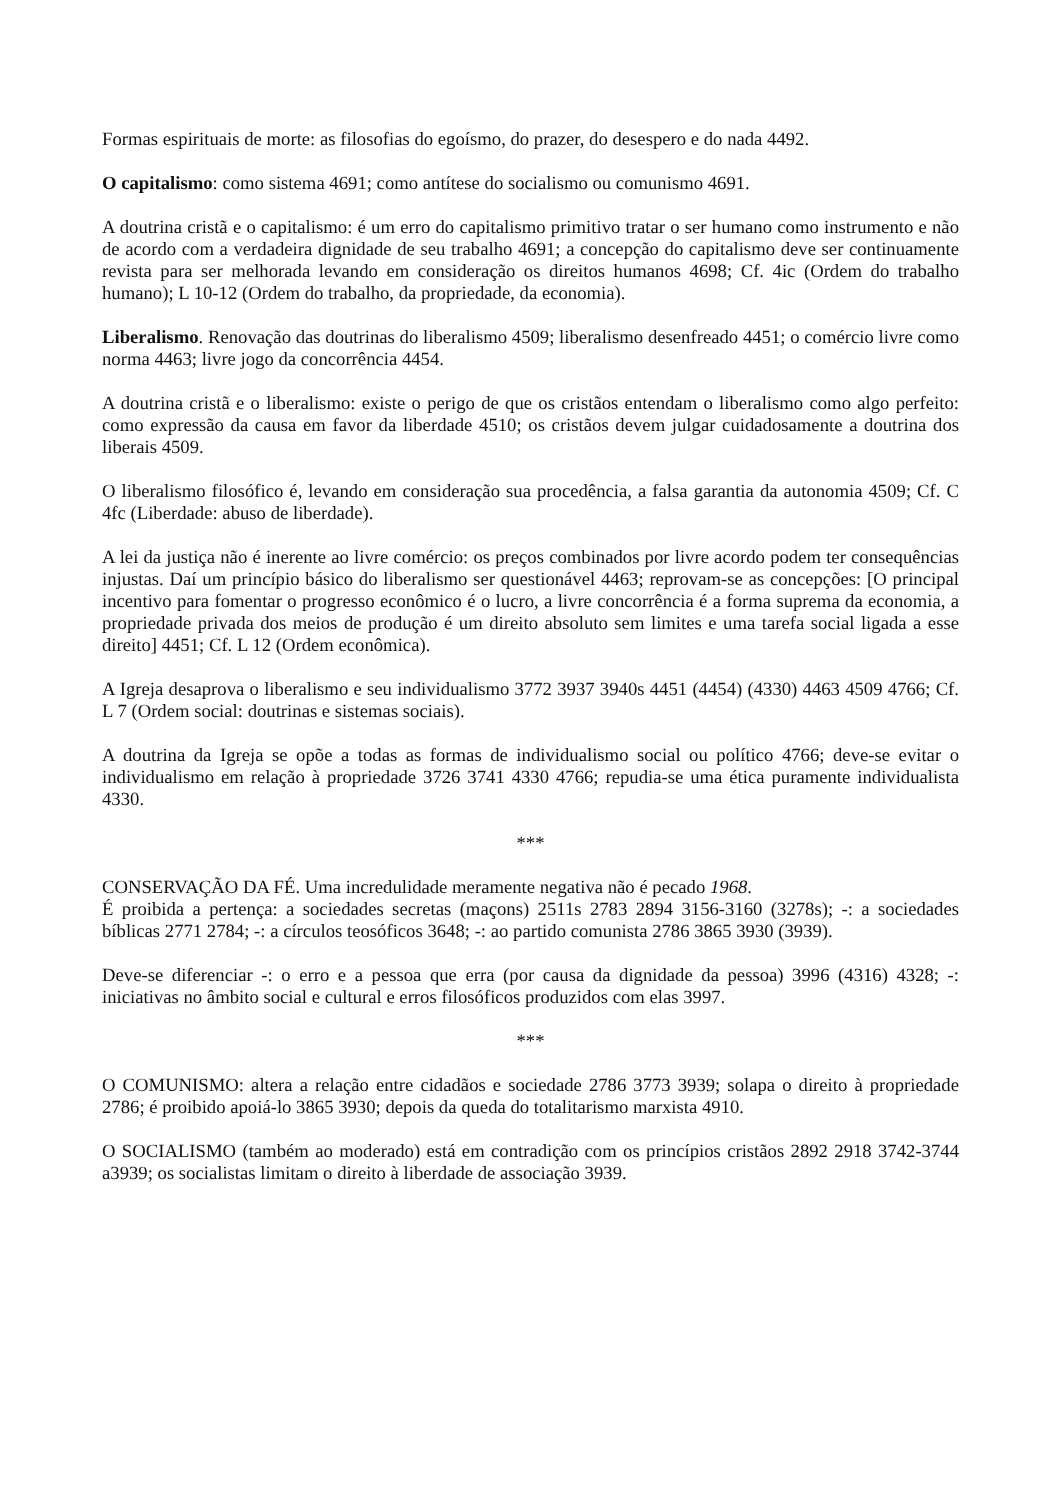Formas espirituais de morte: as filosofias do egoísmo, do prazer, do desespero e do nada 4492.
O capitalismo: como sistema 4691; como antítese do socialismo ou comunismo 4691.
A doutrina cristã e o capitalismo: é um erro do capitalismo primitivo tratar o ser humano como instrumento e não de acordo com a verdadeira dignidade de seu trabalho 4691; a concepção do capitalismo deve ser continuamente revista para ser melhorada levando em consideração os direitos humanos 4698; Cf. 4ic (Ordem do trabalho humano); L 10-12 (Ordem do trabalho, da propriedade, da economia).
Liberalismo. Renovação das doutrinas do liberalismo 4509; liberalismo desenfreado 4451; o comércio livre como norma 4463; livre jogo da concorrência 4454.
A doutrina cristã e o liberalismo: existe o perigo de que os cristãos entendam o liberalismo como algo perfeito: como expressão da causa em favor da liberdade 4510; os cristãos devem julgar cuidadosamente a doutrina dos liberais 4509.
O liberalismo filosófico é, levando em consideração sua procedência, a falsa garantia da autonomia 4509; Cf. C 4fc (Liberdade: abuso de liberdade).
A lei da justiça não é inerente ao livre comércio: os preços combinados por livre acordo podem ter consequências injustas. Daí um princípio básico do liberalismo ser questionável 4463; reprovam-se as concepções: [O principal incentivo para fomentar o progresso econômico é o lucro, a livre concorrência é a forma suprema da economia, a propriedade privada dos meios de produção é um direito absoluto sem limites e uma tarefa social ligada a esse direito] 4451; Cf. L 12 (Ordem econômica).
A Igreja desaprova o liberalismo e seu individualismo 3772 3937 3940s 4451 (4454) (4330) 4463 4509 4766; Cf. L 7 (Ordem social: doutrinas e sistemas sociais).
A doutrina da Igreja se opõe a todas as formas de individualismo social ou político 4766; deve-se evitar o individualismo em relação à propriedade 3726 3741 4330 4766; repudia-se uma ética puramente individualista 4330.
***
CONSERVAÇÃO DA FÉ. Uma incredulidade meramente negativa não é pecado 1968.
É proibida a pertença: a sociedades secretas (maçons) 2511s 2783 2894 3156-3160 (3278s); -: a sociedades bíblicas 2771 2784; -: a círculos teosóficos 3648; -: ao partido comunista 2786 3865 3930 (3939).
Deve-se diferenciar -: o erro e a pessoa que erra (por causa da dignidade da pessoa) 3996 (4316) 4328; -: iniciativas no âmbito social e cultural e erros filosóficos produzidos com elas 3997.
***
O COMUNISMO: altera a relação entre cidadãos e sociedade 2786 3773 3939; solapa o direito à propriedade 2786; é proibido apoiá-lo 3865 3930; depois da queda do totalitarismo marxista 4910.
O SOCIALISMO (também ao moderado) está em contradição com os princípios cristãos 2892 2918 3742-3744 a3939; os socialistas limitam o direito à liberdade de associação 3939.